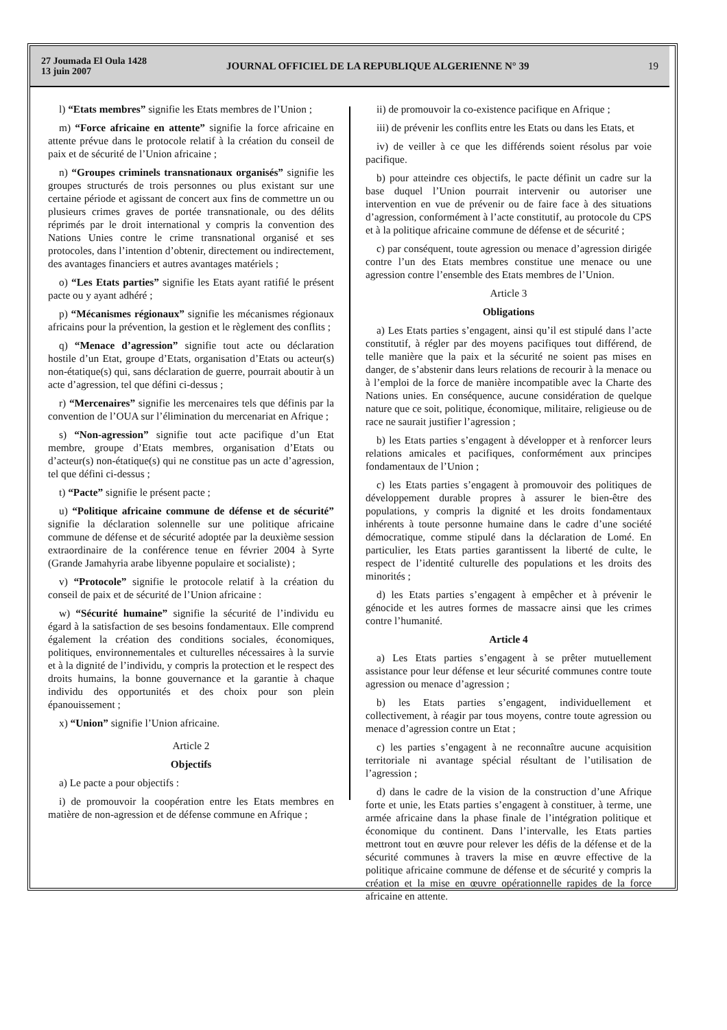27 Joumada El Oula 1428
13 juin 2007
JOURNAL OFFICIEL DE LA REPUBLIQUE ALGERIENNE N° 39
19
l) “Etats membres” signifie les Etats membres de l’Union ;
m) “Force africaine en attente” signifie la force africaine en attente prévue dans le protocole relatif à la création du conseil de paix et de sécurité de l’Union africaine ;
n) “Groupes criminels transnationaux organisés” signifie les groupes structurés de trois personnes ou plus existant sur une certaine période et agissant de concert aux fins de commettre un ou plusieurs crimes graves de portée transnationale, ou des délits réprimés par le droit international y compris la convention des Nations Unies contre le crime transnational organisé et ses protocoles, dans l’intention d’obtenir, directement ou indirectement, des avantages financiers et autres avantages matériels ;
o) “Les Etats parties” signifie les Etats ayant ratifié le présent pacte ou y ayant adhéré ;
p) “Mécanismes régionaux” signifie les mécanismes régionaux africains pour la prévention, la gestion et le règlement des conflits ;
q) “Menace d’agression” signifie tout acte ou déclaration hostile d’un Etat, groupe d’Etats, organisation d’Etats ou acteur(s) non-étatique(s) qui, sans déclaration de guerre, pourrait aboutir à un acte d’agression, tel que défini ci-dessus ;
r) “Mercenaires” signifie les mercenaires tels que définis par la convention de l’OUA sur l’élimination du mercenariat en Afrique ;
s) “Non-agression” signifie tout acte pacifique d’un Etat membre, groupe d’Etats membres, organisation d’Etats ou d’acteur(s) non-étatique(s) qui ne constitue pas un acte d’agression, tel que défini ci-dessus ;
t) “Pacte” signifie le présent pacte ;
u) “Politique africaine commune de défense et de sécurité” signifie la déclaration solennelle sur une politique africaine commune de défense et de sécurité adoptée par la deuxième session extraordinaire de la conférence tenue en février 2004 à Syrte (Grande Jamahyria arabe libyenne populaire et socialiste) ;
v) “Protocole” signifie le protocole relatif à la création du conseil de paix et de sécurité de l’Union africaine :
w) “Sécurité humaine” signifie la sécurité de l’individu eu égard à la satisfaction de ses besoins fondamentaux. Elle comprend également la création des conditions sociales, économiques, politiques, environnementales et culturelles nécessaires à la survie et à la dignité de l’individu, y compris la protection et le respect des droits humains, la bonne gouvernance et la garantie à chaque individu des opportunités et des choix pour son plein épanouissement ;
x) “Union” signifie l’Union africaine.
Article 2
Objectifs
a) Le pacte a pour objectifs :
i) de promouvoir la coopération entre les Etats membres en matière de non-agression et de défense commune en Afrique ;
ii) de promouvoir la co-existence pacifique en Afrique ;
iii) de prévenir les conflits entre les Etats ou dans les Etats, et
iv) de veiller à ce que les différends soient résolus par voie pacifique.
b) pour atteindre ces objectifs, le pacte définit un cadre sur la base duquel l’Union pourrait intervenir ou autoriser une intervention en vue de prévenir ou de faire face à des situations d’agression, conformément à l’acte constitutif, au protocole du CPS et à la politique africaine commune de défense et de sécurité ;
c) par conséquent, toute agression ou menace d’agression dirigée contre l’un des Etats membres constitue une menace ou une agression contre l’ensemble des Etats membres de l’Union.
Article 3
Obligations
a) Les Etats parties s’engagent, ainsi qu’il est stipulé dans l’acte constitutif, à régler par des moyens pacifiques tout différend, de telle manière que la paix et la sécurité ne soient pas mises en danger, de s’abstenir dans leurs relations de recourir à la menace ou à l’emploi de la force de manière incompatible avec la Charte des Nations unies. En conséquence, aucune considération de quelque nature que ce soit, politique, économique, militaire, religieuse ou de race ne saurait justifier l’agression ;
b) les Etats parties s’engagent à développer et à renforcer leurs relations amicales et pacifiques, conformément aux principes fondamentaux de l’Union ;
c) les Etats parties s’engagent à promouvoir des politiques de développement durable propres à assurer le bien-être des populations, y compris la dignité et les droits fondamentaux inhérents à toute personne humaine dans le cadre d’une société démocratique, comme stipulé dans la déclaration de Lomé. En particulier, les Etats parties garantissent la liberté de culte, le respect de l’identité culturelle des populations et les droits des minorités ;
d) les Etats parties s’engagent à empêcher et à prévenir le génocide et les autres formes de massacre ainsi que les crimes contre l’humanité.
Article 4
a) Les Etats parties s’engagent à se prêter mutuellement assistance pour leur défense et leur sécurité communes contre toute agression ou menace d’agression ;
b) les Etats parties s’engagent, individuellement et collectivement, à réagir par tous moyens, contre toute agression ou menace d’agression contre un Etat ;
c) les parties s’engagent à ne reconnaître aucune acquisition territoriale ni avantage spécial résultant de l’utilisation de l’agression ;
d) dans le cadre de la vision de la construction d’une Afrique forte et unie, les Etats parties s’engagent à constituer, à terme, une armée africaine dans la phase finale de l’intégration politique et économique du continent. Dans l’intervalle, les Etats parties mettront tout en œuvre pour relever les défis de la défense et de la sécurité communes à travers la mise en œuvre effective de la politique africaine commune de défense et de sécurité y compris la création et la mise en œuvre opérationnelle rapides de la force africaine en attente.